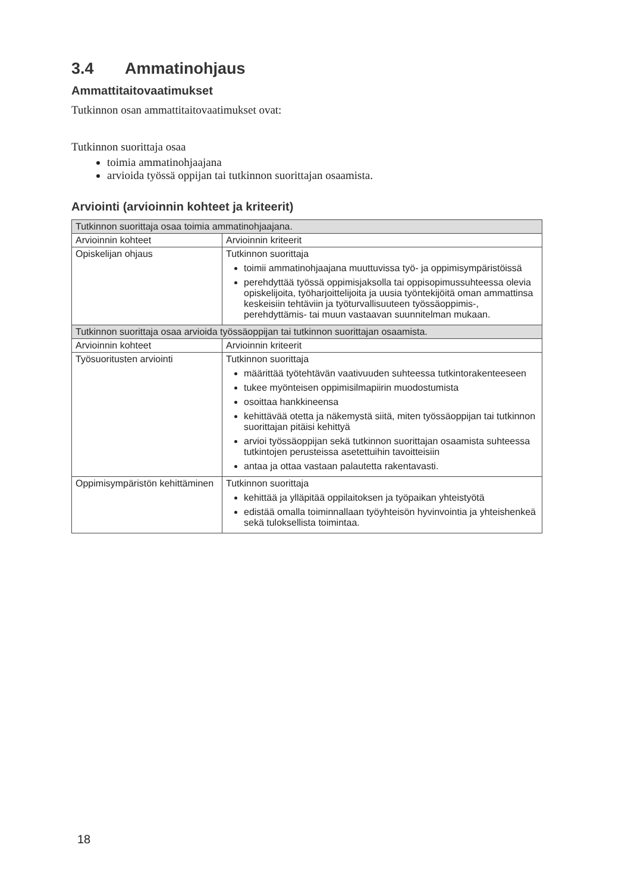3.4 Ammatinohjaus
Ammattitaitovaatimukset
Tutkinnon osan ammattitaitovaatimukset ovat:
Tutkinnon suorittaja osaa
toimia ammatinohjaajana
arvioida työssä oppijan tai tutkinnon suorittajan osaamista.
Arviointi (arvioinnin kohteet ja kriteerit)
| Tutkinnon suorittaja osaa toimia ammatinohjaajana. | |
| --- | --- |
| Arvioinnin kohteet | Arvioinnin kriteerit |
| Opiskelijan ohjaus | Tutkinnon suorittaja toimii ammatinohjaajana muuttuvissa työ- ja oppimisympäristöissä perehdyttää työssä oppimisjaksolla tai oppisopimussuhteessa olevia opiskelijoita, työharjoittelijoita ja uusia työntekijöitä oman ammattinsa keskeisiin tehtäviin ja työturvallisuuteen työssäoppimis-, perehdyttämis- tai muun vastaavan suunnitelman mukaan. |
| Tutkinnon suorittaja osaa arvioida työssäoppijan tai tutkinnon suorittajan osaamista. | |
| Arvioinnin kohteet | Arvioinnin kriteerit |
| Työsuoritusten arviointi | Tutkinnon suorittaja määrittää työtehtävän vaativuuden suhteessa tutkintorakenteeseen tukee myönteisen oppimisilmapiirin muodostumista osoittaa hankkineensa kehittävää otetta ja näkemystä siitä, miten työssäoppijan tai tutkinnon suorittajan pitäisi kehittyä arvioi työssäoppijan sekä tutkinnon suorittajan osaamista suhteessa tutkintojen perusteissa asetettuihin tavoitteisiin antaa ja ottaa vastaan palautetta rakentavasti. |
| Oppimisympäristön kehittäminen | Tutkinnon suorittaja kehittää ja ylläpitää oppilaitoksen ja työpaikan yhteistyötä edistää omalla toiminnallaan työyhteisön hyvinvointia ja yhteishenkeä sekä tuloksellista toimintaa. |
18